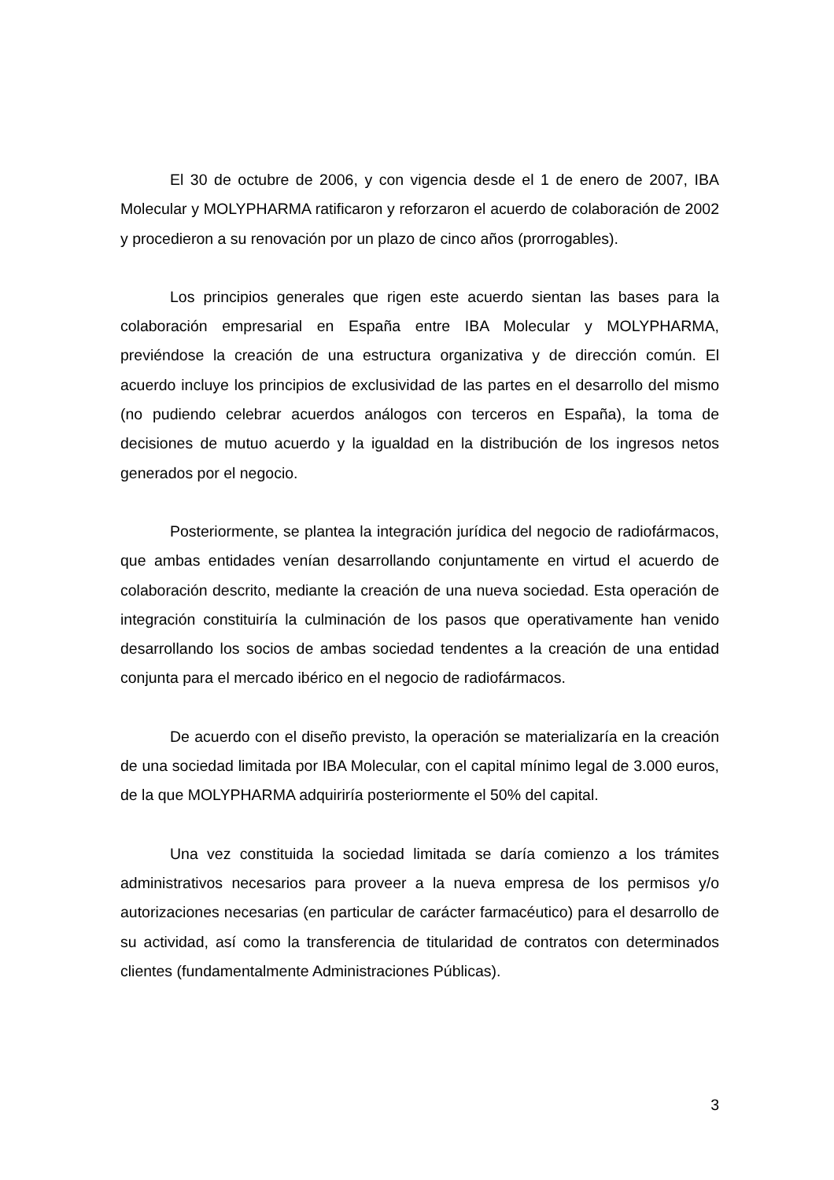El 30 de octubre de 2006, y con vigencia desde el 1 de enero de 2007, IBA Molecular y MOLYPHARMA ratificaron y reforzaron el acuerdo de colaboración de 2002 y procedieron a su renovación por un plazo de cinco años (prorrogables).
Los principios generales que rigen este acuerdo sientan las bases para la colaboración empresarial en España entre IBA Molecular y MOLYPHARMA, previéndose la creación de una estructura organizativa y de dirección común. El acuerdo incluye los principios de exclusividad de las partes en el desarrollo del mismo (no pudiendo celebrar acuerdos análogos con terceros en España), la toma de decisiones de mutuo acuerdo y la igualdad en la distribución de los ingresos netos generados por el negocio.
Posteriormente, se plantea la integración jurídica del negocio de radiofármacos, que ambas entidades venían desarrollando conjuntamente en virtud el acuerdo de colaboración descrito, mediante la creación de una nueva sociedad. Esta operación de integración constituiría la culminación de los pasos que operativamente han venido desarrollando los socios de ambas sociedad tendentes a la creación de una entidad conjunta para el mercado ibérico en el negocio de radiofármacos.
De acuerdo con el diseño previsto, la operación se materializaría en la creación de una sociedad limitada por IBA Molecular, con el capital mínimo legal de 3.000 euros, de la que MOLYPHARMA adquiriría posteriormente el 50% del capital.
Una vez constituida la sociedad limitada se daría comienzo a los trámites administrativos necesarios para proveer a la nueva empresa de los permisos y/o autorizaciones necesarias (en particular de carácter farmacéutico) para el desarrollo de su actividad, así como la transferencia de titularidad de contratos con determinados clientes (fundamentalmente Administraciones Públicas).
3